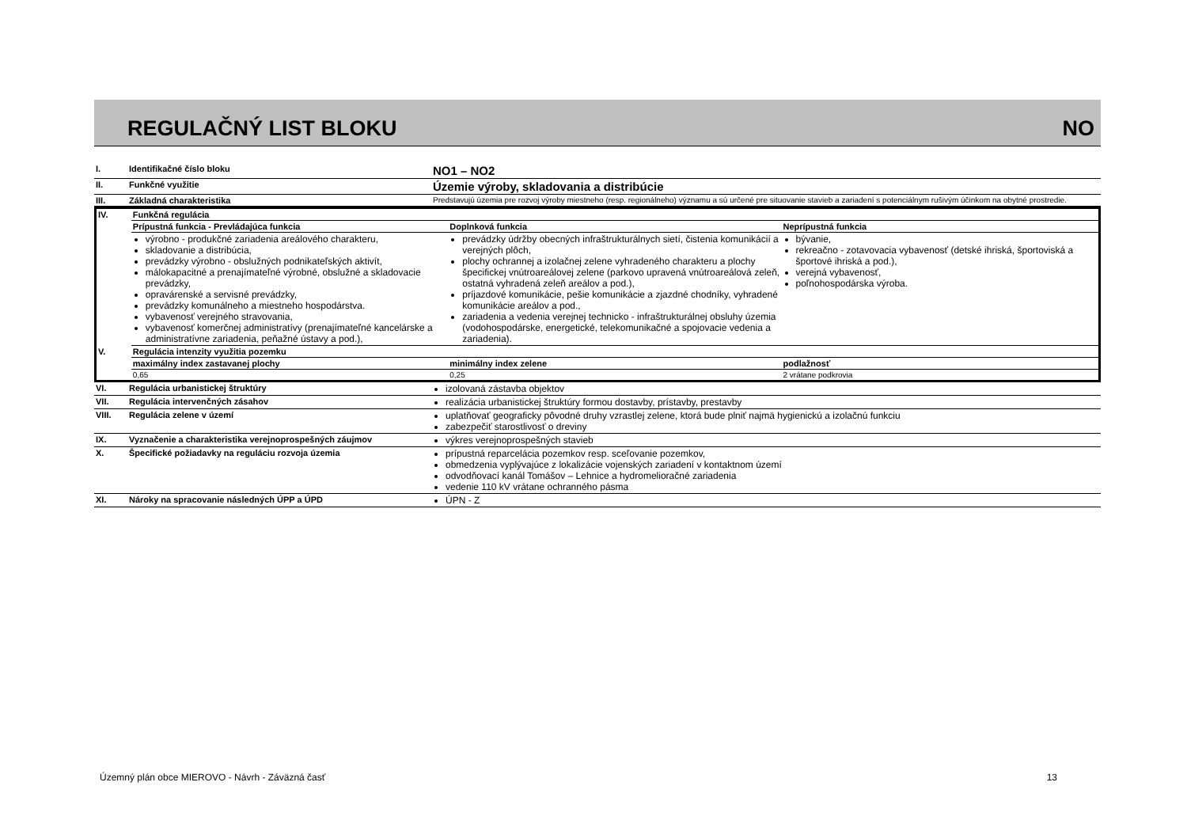REGULAČNÝ LIST BLOKU NO
| I. | Identifikačné číslo bloku | NO1 – NO2 |
| II. | Funkčné využitie | Územie výroby, skladovania a distribúcie |
| III. | Základná charakteristika | Predstavujú územia pre rozvoj výroby miestneho (resp. regionálneho) významu a sú určené pre situovanie stavieb a zariadení s potenciálnym rušivým účinkom na obytné prostredie. |
| IV. | Funkčná regulácia | | |
| | Prípustná funkcia - Prevládajúca funkcia | Doplnková funkcia | Neprípustná funkcia |
| | výrobno - produkčné zariadenia areálového charakteru, skladovanie a distribúcia, prevádzky výrobno - obslužných podnikateľských aktivít, málokapacitné a prenajímateľné výrobné, obslužné a skladovacie prevádzky, opravárenské a servisné prevádzky, prevádzky komunálneho a miestneho hospodárstva. vybavenosť verejného stravovania, vybavenosť komerčnej administratívy (prenajímateľné kancelárske a administratívne zariadenia, peňažné ústavy a pod.), | prevádzky údržby obecných infraštrukturálnych sietí, čistenia komunikácií a verejných plôch, plochy ochrannej a izolačnej zelene vyhradeného charakteru a plochy špecifickej vnútroareálovej zelene (parkovo upravená vnútroareálová zeleň, ostatná vyhradená zeleň areálov a pod.), príjazdové komunikácie, pešie komunikácie a zjazdné chodníky, vyhradené komunikácie areálov a pod., zariadenia a vedenia verejnej technicko - infraštrukturálnej obsluhy územia (vodohospodárske, energetické, telekomunikačné a spojovacie vedenia a zariadenia). | bývanie, rekreačno - zotavovacia vybavenosť (detské ihriská, športoviská a športové ihriská a pod.), verejná vybavenosť, poľnohospodárska výroba. |
| V. | Regulácia intenzity využitia pozemku | | |
| | maximálny index zastavanej plochy | minimálny index zelene | podlažnosť |
| | 0,65 | 0,25 | 2 vrátane podkrovia |
| VI. | Regulácia urbanistickej štruktúry | izolovaná zástavba objektov |
| VII. | Regulácia intervenčných zásahov | realizácia urbanistickej štruktúry formou dostavby, prístavby, prestavby |
| VIII. | Regulácia zelene v území | uplatňovať geograficky pôvodné druhy vzrastlej zelene, ktorá bude plniť najmä hygienickú a izolačnú funkciu zabezpečiť starostlivosť o dreviny |
| IX. | Vyznačenie a charakteristika verejnoprospešných záujmov | výkres verejnoprospešných stavieb |
| X. | Špecifické požiadavky na reguláciu rozvoja územia | prípustná reparcelácia pozemkov resp. sceľovanie pozemkov, obmedzenia vyplývajúce z lokalizácie vojenských zariadení v kontaktnom území odvodňovací kanál Tomášov – Lehnice a hydromelioračné zariadenia vedenie 110 kV vrátane ochranného pásma |
| XI. | Nároky na spracovanie následných ÚPP a ÚPD | ÚPN - Z |
Územný plán obce MIEROVO - Návrh - Záväzná časť 13